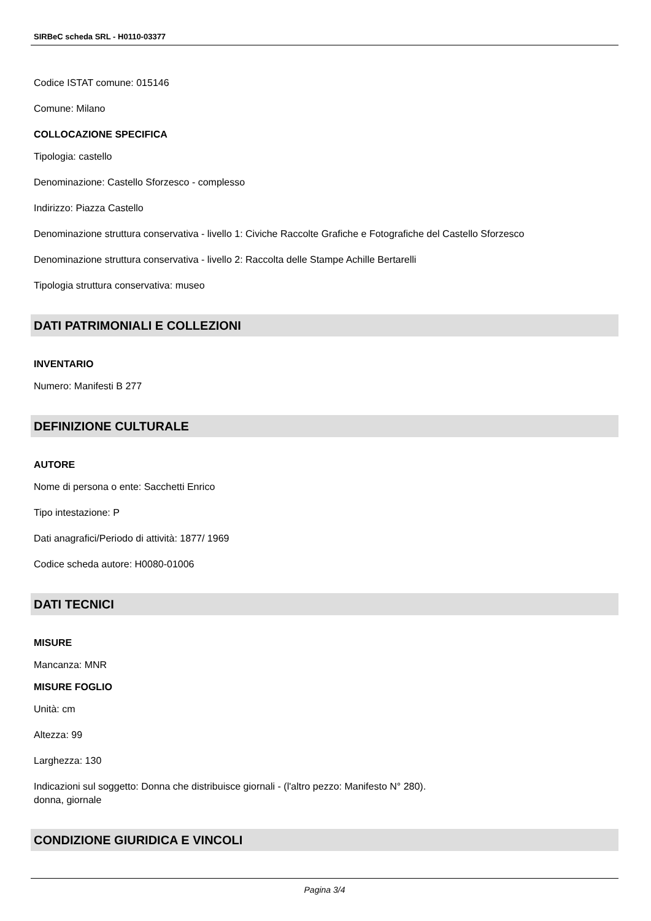SIRBeC scheda SRL - H0110-03377
Codice ISTAT comune: 015146
Comune: Milano
COLLOCAZIONE SPECIFICA
Tipologia: castello
Denominazione: Castello Sforzesco - complesso
Indirizzo: Piazza Castello
Denominazione struttura conservativa - livello 1: Civiche Raccolte Grafiche e Fotografiche del Castello Sforzesco
Denominazione struttura conservativa - livello 2: Raccolta delle Stampe Achille Bertarelli
Tipologia struttura conservativa: museo
DATI PATRIMONIALI E COLLEZIONI
INVENTARIO
Numero: Manifesti B 277
DEFINIZIONE CULTURALE
AUTORE
Nome di persona o ente: Sacchetti Enrico
Tipo intestazione: P
Dati anagrafici/Periodo di attività: 1877/ 1969
Codice scheda autore: H0080-01006
DATI TECNICI
MISURE
Mancanza: MNR
MISURE FOGLIO
Unità: cm
Altezza: 99
Larghezza: 130
Indicazioni sul soggetto: Donna che distribuisce giornali - (l'altro pezzo: Manifesto N° 280).
donna, giornale
CONDIZIONE GIURIDICA E VINCOLI
Pagina 3/4